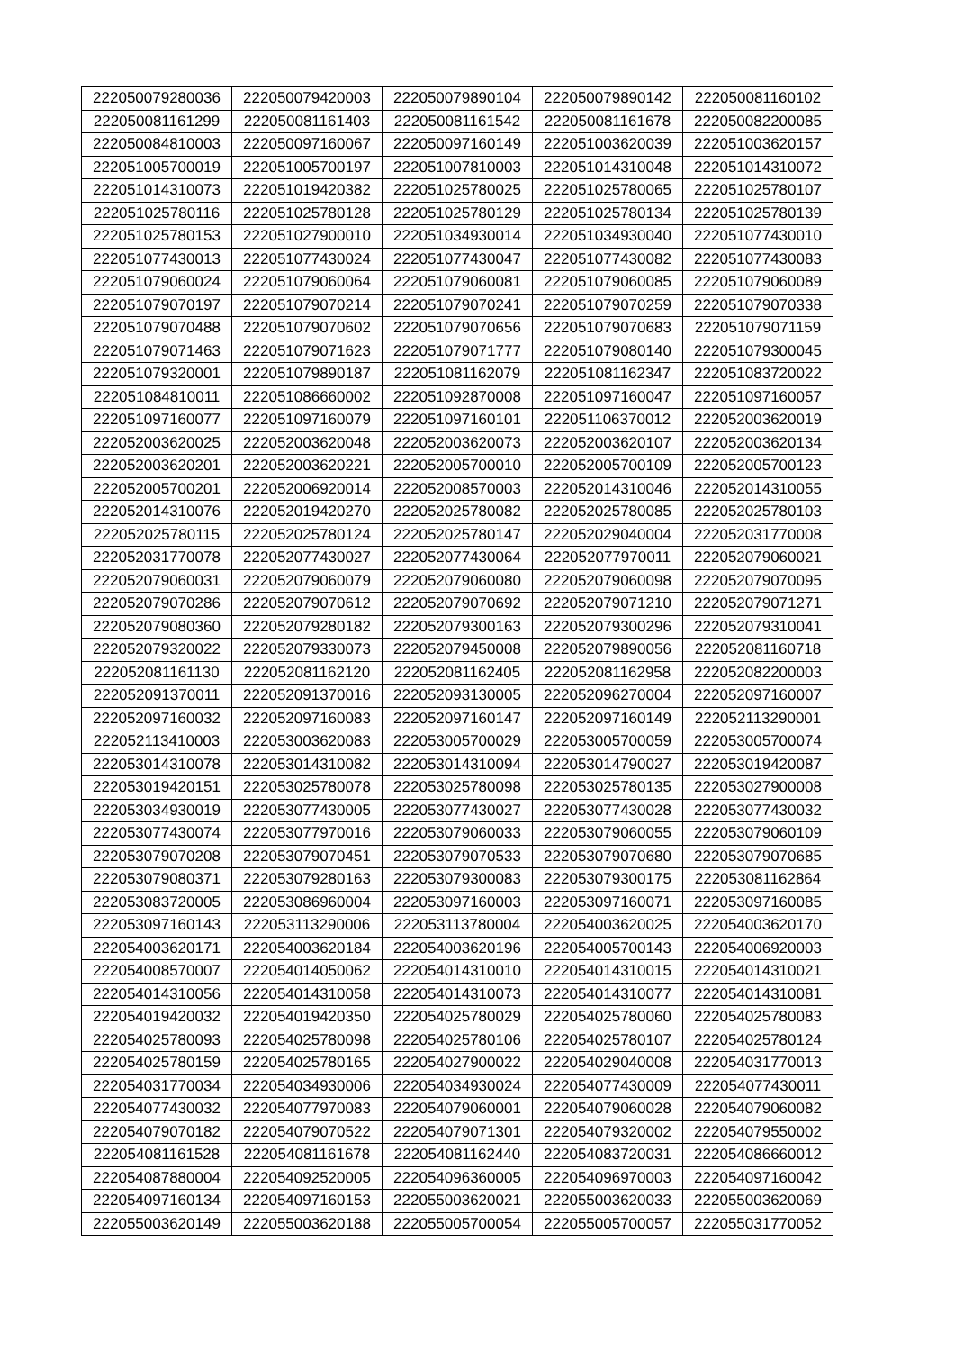| 222050079280036 | 222050079420003 | 222050079890104 | 222050079890142 | 222050081160102 |
| 222050081161299 | 222050081161403 | 222050081161542 | 222050081161678 | 222050082200085 |
| 222050084810003 | 222050097160067 | 222050097160149 | 222051003620039 | 222051003620157 |
| 222051005700019 | 222051005700197 | 222051007810003 | 222051014310048 | 222051014310072 |
| 222051014310073 | 222051019420382 | 222051025780025 | 222051025780065 | 222051025780107 |
| 222051025780116 | 222051025780128 | 222051025780129 | 222051025780134 | 222051025780139 |
| 222051025780153 | 222051027900010 | 222051034930014 | 222051034930040 | 222051077430010 |
| 222051077430013 | 222051077430024 | 222051077430047 | 222051077430082 | 222051077430083 |
| 222051079060024 | 222051079060064 | 222051079060081 | 222051079060085 | 222051079060089 |
| 222051079070197 | 222051079070214 | 222051079070241 | 222051079070259 | 222051079070338 |
| 222051079070488 | 222051079070602 | 222051079070656 | 222051079070683 | 222051079071159 |
| 222051079071463 | 222051079071623 | 222051079071777 | 222051079080140 | 222051079300045 |
| 222051079320001 | 222051079890187 | 222051081162079 | 222051081162347 | 222051083720022 |
| 222051084810011 | 222051086660002 | 222051092870008 | 222051097160047 | 222051097160057 |
| 222051097160077 | 222051097160079 | 222051097160101 | 222051106370012 | 222052003620019 |
| 222052003620025 | 222052003620048 | 222052003620073 | 222052003620107 | 222052003620134 |
| 222052003620201 | 222052003620221 | 222052005700010 | 222052005700109 | 222052005700123 |
| 222052005700201 | 222052006920014 | 222052008570003 | 222052014310046 | 222052014310055 |
| 222052014310076 | 222052019420270 | 222052025780082 | 222052025780085 | 222052025780103 |
| 222052025780115 | 222052025780124 | 222052025780147 | 222052029040004 | 222052031770008 |
| 222052031770078 | 222052077430027 | 222052077430064 | 222052077970011 | 222052079060021 |
| 222052079060031 | 222052079060079 | 222052079060080 | 222052079060098 | 222052079070095 |
| 222052079070286 | 222052079070612 | 222052079070692 | 222052079071210 | 222052079071271 |
| 222052079080360 | 222052079280182 | 222052079300163 | 222052079300296 | 222052079310041 |
| 222052079320022 | 222052079330073 | 222052079450008 | 222052079890056 | 222052081160718 |
| 222052081161130 | 222052081162120 | 222052081162405 | 222052081162958 | 222052082200003 |
| 222052091370011 | 222052091370016 | 222052093130005 | 222052096270004 | 222052097160007 |
| 222052097160032 | 222052097160083 | 222052097160147 | 222052097160149 | 222052113290001 |
| 222052113410003 | 222053003620083 | 222053005700029 | 222053005700059 | 222053005700074 |
| 222053014310078 | 222053014310082 | 222053014310094 | 222053014790027 | 222053019420087 |
| 222053019420151 | 222053025780078 | 222053025780098 | 222053025780135 | 222053027900008 |
| 222053034930019 | 222053077430005 | 222053077430027 | 222053077430028 | 222053077430032 |
| 222053077430074 | 222053077970016 | 222053079060033 | 222053079060055 | 222053079060109 |
| 222053079070208 | 222053079070451 | 222053079070533 | 222053079070680 | 222053079070685 |
| 222053079080371 | 222053079280163 | 222053079300083 | 222053079300175 | 222053081162864 |
| 222053083720005 | 222053086960004 | 222053097160003 | 222053097160071 | 222053097160085 |
| 222053097160143 | 222053113290006 | 222053113780004 | 222054003620025 | 222054003620170 |
| 222054003620171 | 222054003620184 | 222054003620196 | 222054005700143 | 222054006920003 |
| 222054008570007 | 222054014050062 | 222054014310010 | 222054014310015 | 222054014310021 |
| 222054014310056 | 222054014310058 | 222054014310073 | 222054014310077 | 222054014310081 |
| 222054019420032 | 222054019420350 | 222054025780029 | 222054025780060 | 222054025780083 |
| 222054025780093 | 222054025780098 | 222054025780106 | 222054025780107 | 222054025780124 |
| 222054025780159 | 222054025780165 | 222054027900022 | 222054029040008 | 222054031770013 |
| 222054031770034 | 222054034930006 | 222054034930024 | 222054077430009 | 222054077430011 |
| 222054077430032 | 222054077970083 | 222054079060001 | 222054079060028 | 222054079060082 |
| 222054079070182 | 222054079070522 | 222054079071301 | 222054079320002 | 222054079550002 |
| 222054081161528 | 222054081161678 | 222054081162440 | 222054083720031 | 222054086660012 |
| 222054087880004 | 222054092520005 | 222054096360005 | 222054096970003 | 222054097160042 |
| 222054097160134 | 222054097160153 | 222055003620021 | 222055003620033 | 222055003620069 |
| 222055003620149 | 222055003620188 | 222055005700054 | 222055005700057 | 222055031770052 |